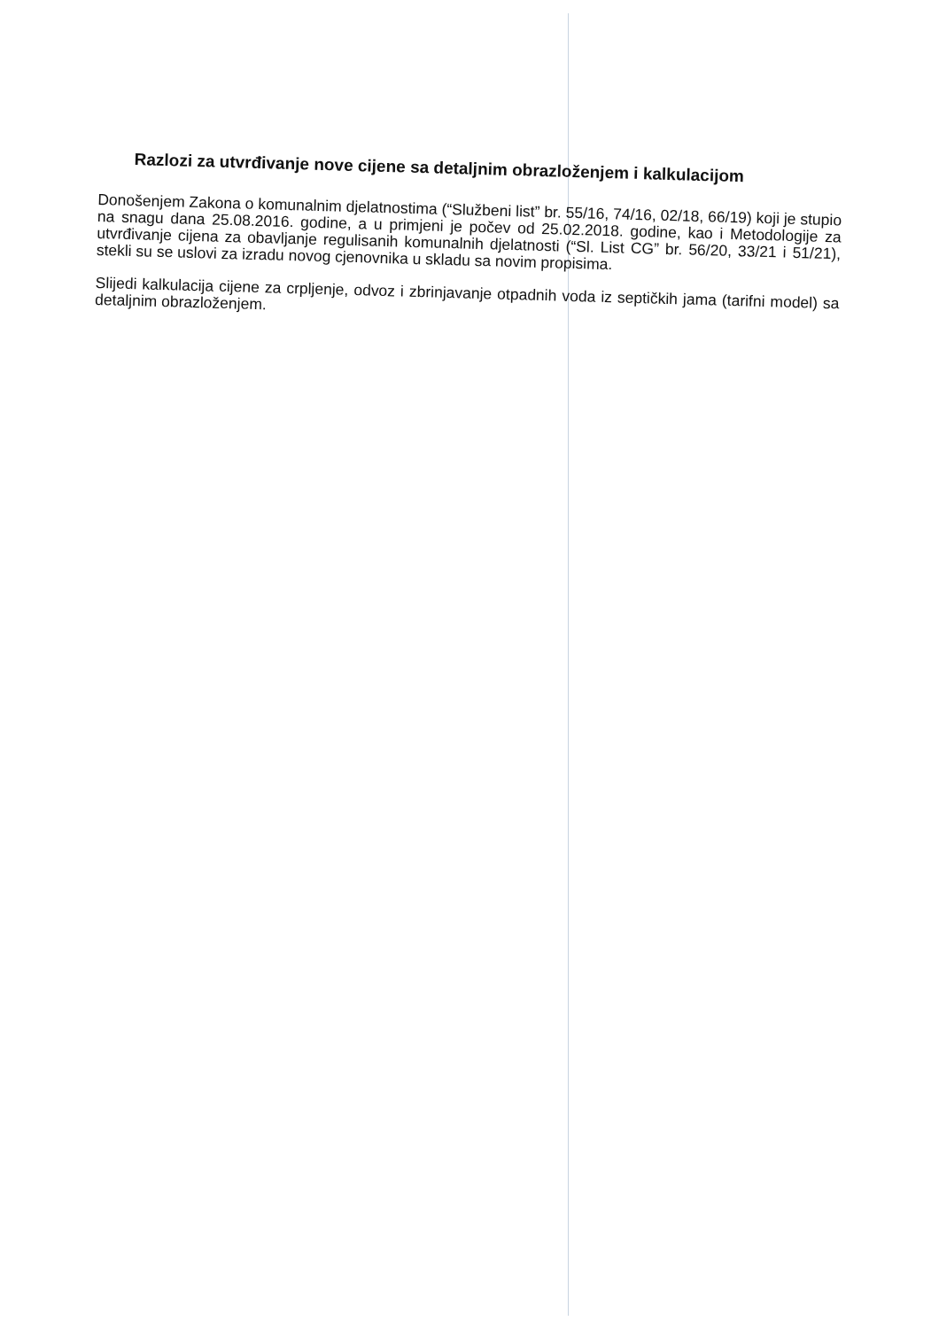Razlozi za utvrđivanje nove cijene sa detaljnim obrazloženjem i kalkulacijom
Donošenjem Zakona o komunalnim djelatnostima (“Službeni list” br. 55/16, 74/16, 02/18, 66/19) koji je stupio na snagu dana 25.08.2016. godine, a u primjeni je počev od 25.02.2018. godine, kao i Metodologije za utvrđivanje cijena za obavljanje regulisanih komunalnih djelatnosti (“Sl. List CG” br. 56/20, 33/21 i 51/21), stekli su se uslovi za izradu novog cjenovnika u skladu sa novim propisima.
Slijedi kalkulacija cijene za crpljenje, odvoz i zbrinjavanje otpadnih voda iz septičkih jama (tarifni model) sa detaljnim obrazloženjem.